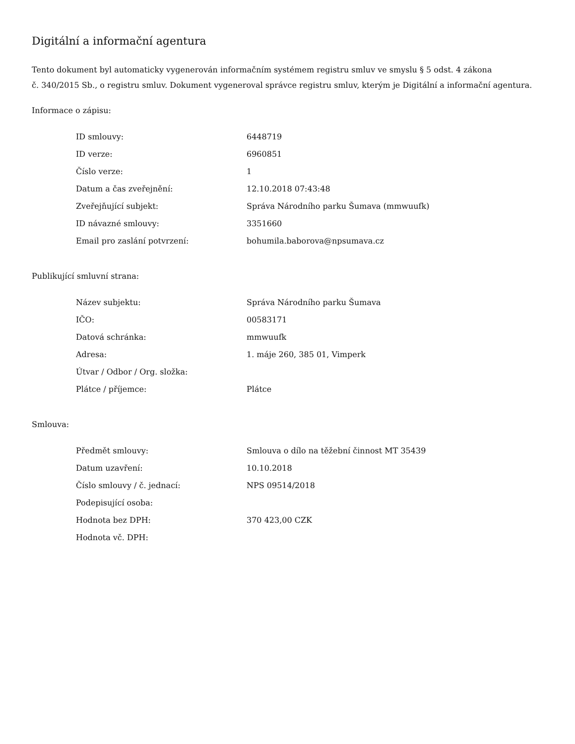Digitální a informační agentura
Tento dokument byl automaticky vygenerován informačním systémem registru smluv ve smyslu § 5 odst. 4 zákona
č. 340/2015 Sb., o registru smluv. Dokument vygeneroval správce registru smluv, kterým je Digitální a informační agentura.
Informace o zápisu:
| ID smlouvy: | 6448719 |
| ID verze: | 6960851 |
| Číslo verze: | 1 |
| Datum a čas zveřejnění: | 12.10.2018 07:43:48 |
| Zveřejňující subjekt: | Správa Národního parku Šumava (mmwuufk) |
| ID návazné smlouvy: | 3351660 |
| Email pro zaslání potvrzení: | bohumila.baborova@npsumava.cz |
Publikující smluvní strana:
| Název subjektu: | Správa Národního parku Šumava |
| IČO: | 00583171 |
| Datová schránka: | mmwuufk |
| Adresa: | 1. máje 260, 385 01, Vimperk |
| Útvar / Odbor / Org. složka: | |
| Plátce / příjemce: | Plátce |
Smlouva:
| Předmět smlouvy: | Smlouva o dílo na těžební činnost MT 35439 |
| Datum uzavření: | 10.10.2018 |
| Číslo smlouvy / č. jednací: | NPS 09514/2018 |
| Podepisující osoba: | |
| Hodnota bez DPH: | 370 423,00 CZK |
| Hodnota vč. DPH: | |